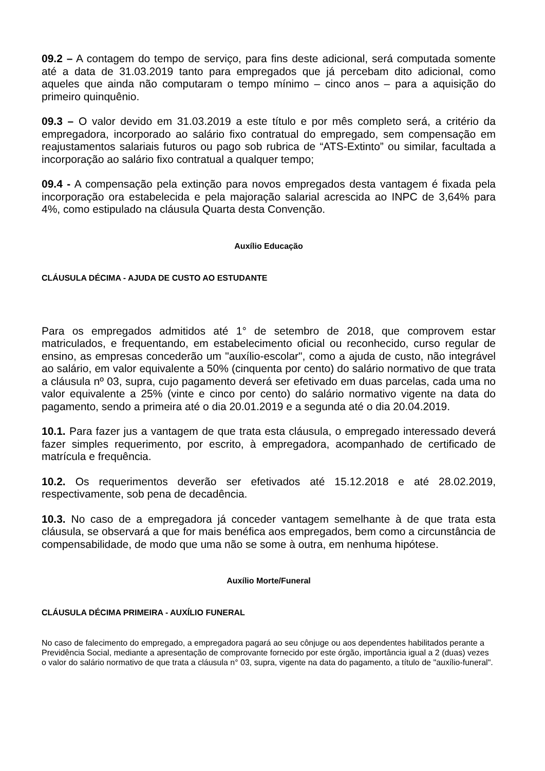09.2 – A contagem do tempo de serviço, para fins deste adicional, será computada somente até a data de 31.03.2019 tanto para empregados que já percebam dito adicional, como aqueles que ainda não computaram o tempo mínimo – cinco anos – para a aquisição do primeiro quinquênio.
09.3 – O valor devido em 31.03.2019 a este título e por mês completo será, a critério da empregadora, incorporado ao salário fixo contratual do empregado, sem compensação em reajustamentos salariais futuros ou pago sob rubrica de “ATS-Extinto” ou similar, facultada a incorporação ao salário fixo contratual a qualquer tempo;
09.4 - A compensação pela extinção para novos empregados desta vantagem é fixada pela incorporação ora estabelecida e pela majoração salarial acrescida ao INPC de 3,64% para 4%, como estipulado na cláusula Quarta desta Convenção.
Auxílio Educação
CLÁUSULA DÉCIMA - AJUDA DE CUSTO AO ESTUDANTE
Para os empregados admitidos até 1° de setembro de 2018, que comprovem estar matriculados, e frequentando, em estabelecimento oficial ou reconhecido, curso regular de ensino, as empresas concederão um "auxílio-escolar", como a ajuda de custo, não integrável ao salário, em valor equivalente a 50% (cinquenta por cento) do salário normativo de que trata a cláusula nº 03, supra, cujo pagamento deverá ser efetivado em duas parcelas, cada uma no valor equivalente a 25% (vinte e cinco por cento) do salário normativo vigente na data do pagamento, sendo a primeira até o dia 20.01.2019 e a segunda até o dia 20.04.2019.
10.1. Para fazer jus a vantagem de que trata esta cláusula, o empregado interessado deverá fazer simples requerimento, por escrito, à empregadora, acompanhado de certificado de matrícula e frequência.
10.2. Os requerimentos deverão ser efetivados até 15.12.2018 e até 28.02.2019, respectivamente, sob pena de decadência.
10.3. No caso de a empregadora já conceder vantagem semelhante à de que trata esta cláusula, se observará a que for mais benéfica aos empregados, bem como a circunstância de compensabilidade, de modo que uma não se some à outra, em nenhuma hipótese.
Auxílio Morte/Funeral
CLÁUSULA DÉCIMA PRIMEIRA - AUXÍLIO FUNERAL
No caso de falecimento do empregado, a empregadora pagará ao seu cônjuge ou aos dependentes habilitados perante a Previdência Social, mediante a apresentação de comprovante fornecido por este órgão, importância igual a 2 (duas) vezes o valor do salário normativo de que trata a cláusula n° 03, supra, vigente na data do pagamento, a título de "auxílio-funeral".